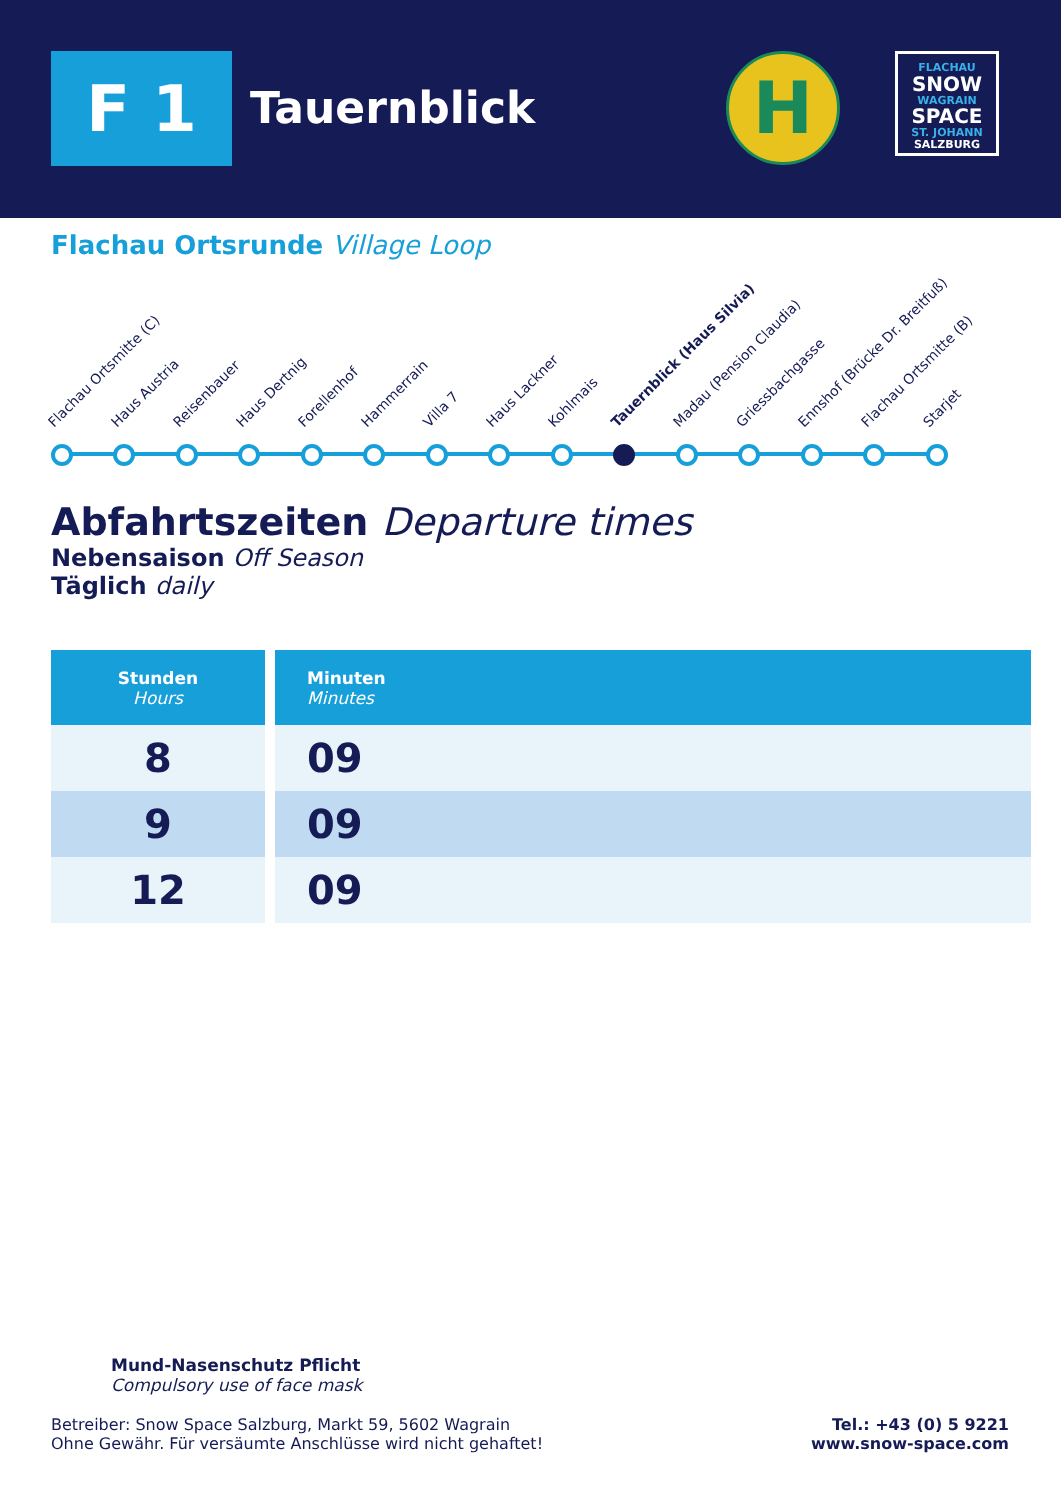F 1 Tauernblick H
FLACHAU
SNOW
WAGRAIN
SPACE
ST. JOHANN
SALZBURG
Flachau Ortsrunde Village Loop
Flachau Ortsmitte (C) Haus Austria Reisenbauer Haus Dertnig Forellenhof Hammerrain Villa 7 Haus Lackner Kohlmais Tauernblick (Haus Silvia) Madau (Pension Claudia) Griessbachgasse Ennshof (Brücke Dr. Breitfuß) Flachau Ortsmitte (B) Starjet
Abfahrtszeiten Departure times
Nebensaison Off Season
Täglich daily
| Stunden Hours | Minuten Minutes |
| --- | --- |
| 8 | 09 |
| 9 | 09 |
| 12 | 09 |
Mund-Nasenschutz Pflicht
Compulsory use of face mask
Betreiber: Snow Space Salzburg, Markt 59, 5602 Wagrain
Ohne Gewähr. Für versäumte Anschlüsse wird nicht gehaftet!
Tel.: +43 (0) 5 9221
www.snow-space.com